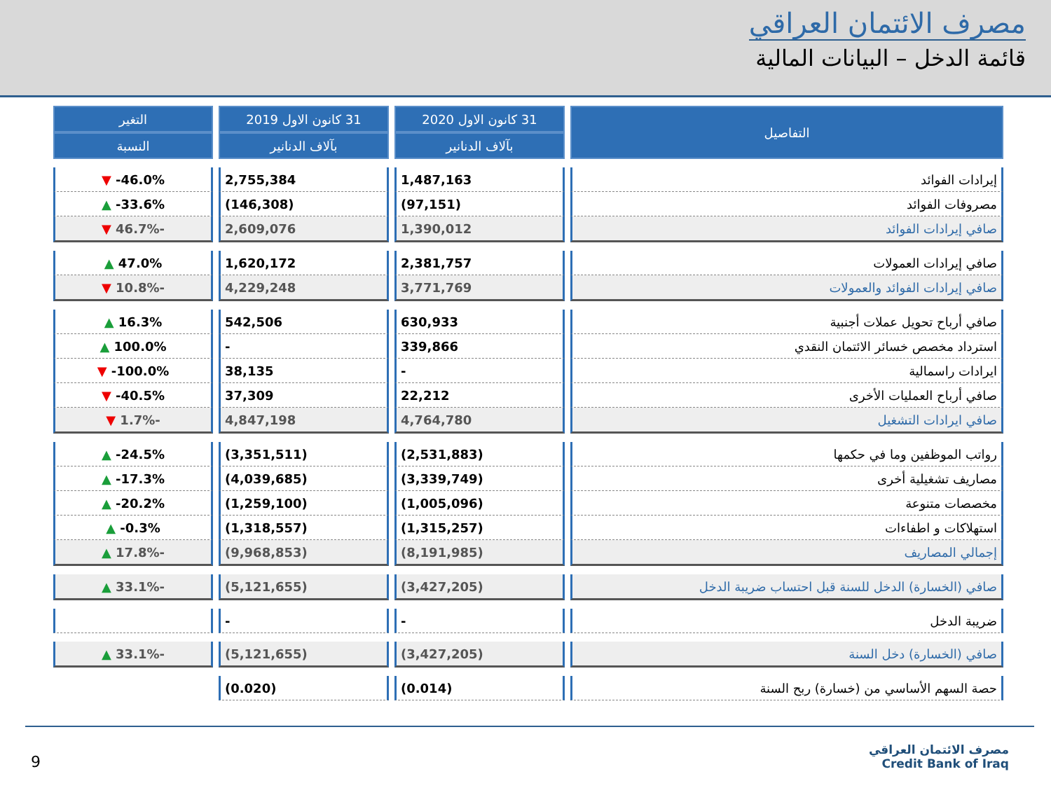مصرف الائتمان العراقي
قائمة الدخل – البيانات المالية
| التفاصيل | 31 كانون الاول 2020 | 31 كانون الاول 2019 | التغير |
| --- | --- | --- | --- |
| | بآلاف الدنانير | بآلاف الدنانير | النسبة |
| إيرادات الفوائد | 1,487,163 | 2,755,384 | 46.0%- ▼ |
| مصروفات الفوائد | (97,151) | (146,308) | 33.6%- ▲ |
| صافي إيرادات الفوائد | 1,390,012 | 2,609,076 | -46.7% ▼ |
| صافي إيرادات العمولات | 2,381,757 | 1,620,172 | 47.0% ▲ |
| صافي إيرادات الفوائد والعمولات | 3,771,769 | 4,229,248 | -10.8% ▼ |
| صافي أرباح تحويل عملات أجنبية | 630,933 | 542,506 | 16.3% ▲ |
| استرداد مخصص خسائر الائتمان النقدي | 339,866 | - | 100.0% ▲ |
| ايرادات راسمالية | - | 38,135 | 100.0%- ▼ |
| صافي أرباح العمليات الأخرى | 22,212 | 37,309 | 40.5%- ▼ |
| صافي ايرادات التشغيل | 4,764,780 | 4,847,198 | -1.7% ▼ |
| رواتب الموظفين وما في حكمها | (2,531,883) | (3,351,511) | 24.5%- ▲ |
| مصاريف تشغيلية أخرى | (3,339,749) | (4,039,685) | 17.3%- ▲ |
| مخصصات متنوعة | (1,005,096) | (1,259,100) | 20.2%- ▲ |
| استهلاكات و اطفاءات | (1,315,257) | (1,318,557) | 0.3%- ▲ |
| إجمالي المصاريف | (8,191,985) | (9,968,853) | -17.8% ▲ |
| صافي (الخسارة) الدخل للسنة قبل احتساب ضريبة الدخل | (3,427,205) | (5,121,655) | -33.1% ▲ |
| ضريبة الدخل | - | - | |
| صافي (الخسارة) دخل السنة | (3,427,205) | (5,121,655) | -33.1% ▲ |
| حصة السهم الأساسي من (خسارة) ربح السنة | (0.014) | (0.020) | |
9
مصرف الائتمان العراقي
Credit Bank of Iraq